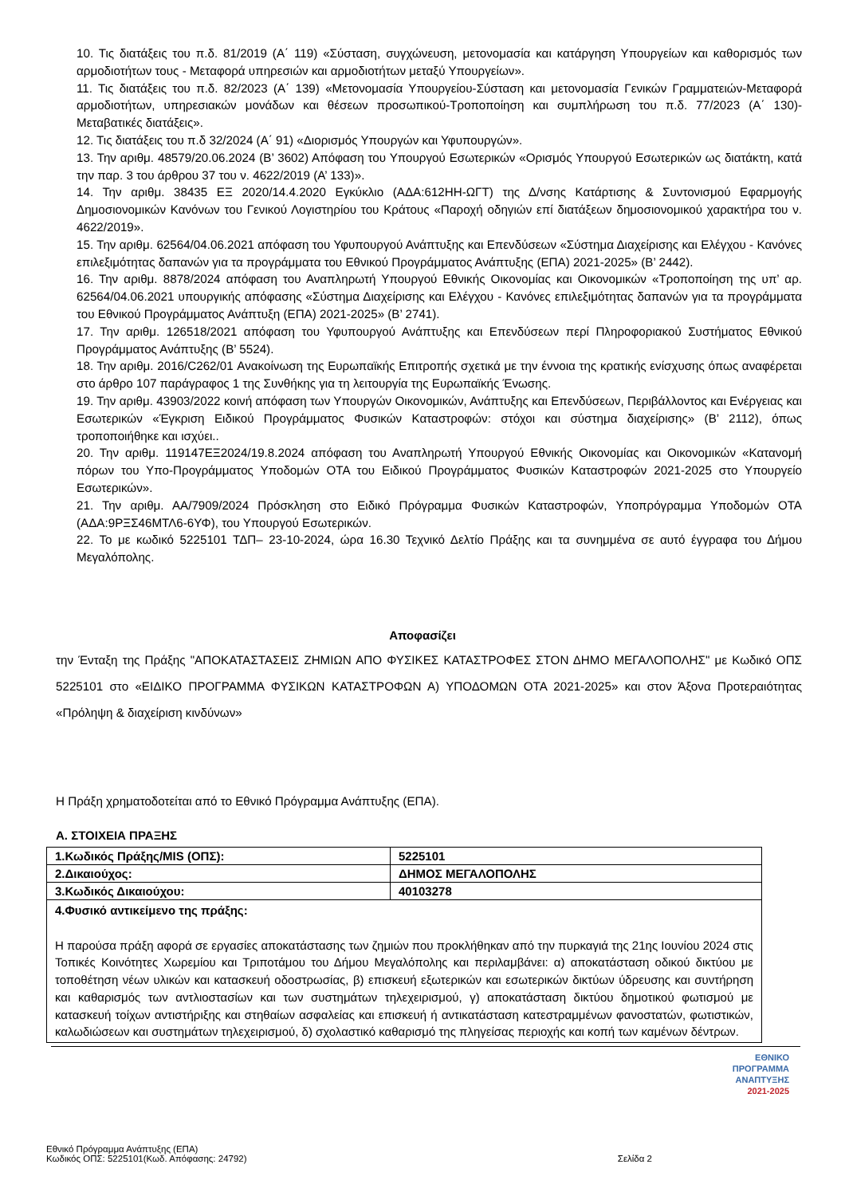10. Τις διατάξεις του π.δ. 81/2019 (Α΄ 119) «Σύσταση, συγχώνευση, μετονομασία και κατάργηση Υπουργείων και καθορισμός των αρμοδιοτήτων τους - Μεταφορά υπηρεσιών και αρμοδιοτήτων μεταξύ Υπουργείων».
11. Τις διατάξεις του π.δ. 82/2023 (Α΄ 139) «Μετονομασία Υπουργείου-Σύσταση και μετονομασία Γενικών Γραμματειών-Μεταφορά αρμοδιοτήτων, υπηρεσιακών μονάδων και θέσεων προσωπικού-Τροποποίηση και συμπλήρωση του π.δ. 77/2023 (Α΄ 130)-Μεταβατικές διατάξεις».
12. Τις διατάξεις του π.δ 32/2024 (Α΄ 91) «Διορισμός Υπουργών και Υφυπουργών».
13. Την αριθμ. 48579/20.06.2024 (Β’ 3602) Απόφαση του Υπουργού Εσωτερικών «Ορισμός Υπουργού Εσωτερικών ως διατάκτη, κατά την παρ. 3 του άρθρου 37 του ν. 4622/2019 (Α’ 133)».
14. Την αριθμ. 38435 ΕΞ 2020/14.4.2020 Εγκύκλιο (ΑΔΑ:612ΗΗ-ΩΓΤ) της Δ/νσης Κατάρτισης & Συντονισμού Εφαρμογής Δημοσιονομικών Κανόνων του Γενικού Λογιστηρίου του Κράτους «Παροχή οδηγιών επί διατάξεων δημοσιονομικού χαρακτήρα του ν. 4622/2019».
15. Την αριθμ. 62564/04.06.2021 απόφαση του Υφυπουργού Ανάπτυξης και Επενδύσεων «Σύστημα Διαχείρισης και Ελέγχου - Κανόνες επιλεξιμότητας δαπανών για τα προγράμματα του Εθνικού Προγράμματος Ανάπτυξης (ΕΠΑ) 2021-2025» (Β’ 2442).
16. Την αριθμ. 8878/2024 απόφαση του Αναπληρωτή Υπουργού Εθνικής Οικονομίας και Οικονομικών «Τροποποίηση της υπ’ αρ. 62564/04.06.2021 υπουργικής απόφασης «Σύστημα Διαχείρισης και Ελέγχου - Κανόνες επιλεξιμότητας δαπανών για τα προγράμματα του Εθνικού Προγράμματος Ανάπτυξη (ΕΠΑ) 2021-2025» (Β’ 2741).
17. Την αριθμ. 126518/2021 απόφαση του Υφυπουργού Ανάπτυξης και Επενδύσεων περί Πληροφοριακού Συστήματος Εθνικού Προγράμματος Ανάπτυξης (Β’ 5524).
18. Την αριθμ. 2016/C262/01 Ανακοίνωση της Ευρωπαϊκής Επιτροπής σχετικά με την έννοια της κρατικής ενίσχυσης όπως αναφέρεται στο άρθρο 107 παράγραφος 1 της Συνθήκης για τη λειτουργία της Ευρωπαϊκής Ένωσης.
19. Την αριθμ. 43903/2022 κοινή απόφαση των Υπουργών Οικονομικών, Ανάπτυξης και Επενδύσεων, Περιβάλλοντος και Ενέργειας και Εσωτερικών «Έγκριση Ειδικού Προγράμματος Φυσικών Καταστροφών: στόχοι και σύστημα διαχείρισης» (Β’ 2112), όπως τροποποιήθηκε και ισχύει..
20. Την αριθμ. 119147ΕΞ2024/19.8.2024 απόφαση του Αναπληρωτή Υπουργού Εθνικής Οικονομίας και Οικονομικών «Κατανομή πόρων του Υπο-Προγράμματος Υποδομών ΟΤΑ του Ειδικού Προγράμματος Φυσικών Καταστροφών 2021-2025 στο Υπουργείο Εσωτερικών».
21. Την αριθμ. ΑΑ/7909/2024 Πρόσκληση στο Ειδικό Πρόγραμμα Φυσικών Καταστροφών, Υποπρόγραμμα Υποδομών ΟΤΑ (ΑΔΑ:9ΡΞΣ46ΜΤΛ6-6ΥΦ), του Υπουργού Εσωτερικών.
22. Το με κωδικό 5225101 ΤΔΠ– 23-10-2024, ώρα 16.30 Τεχνικό Δελτίο Πράξης και τα συνημμένα σε αυτό έγγραφα του Δήμου Μεγαλόπολης.
Αποφασίζει
την Ένταξη της Πράξης "ΑΠΟΚΑΤΑΣΤΑΣΕΙΣ ΖΗΜΙΩΝ ΑΠΟ ΦΥΣΙΚΕΣ ΚΑΤΑΣΤΡΟΦΕΣ ΣΤΟΝ ΔΗΜΟ ΜΕΓΑΛΟΠΟΛΗΣ" με Κωδικό ΟΠΣ 5225101 στο «ΕΙΔΙΚΟ ΠΡΟΓΡΑΜΜΑ ΦΥΣΙΚΩΝ ΚΑΤΑΣΤΡΟΦΩΝ Α) ΥΠΟΔΟΜΩΝ ΟΤΑ 2021-2025» και στον Άξονα Προτεραιότητας «Πρόληψη & διαχείριση κινδύνων»
Η Πράξη χρηματοδοτείται από το Εθνικό Πρόγραμμα Ανάπτυξης (ΕΠΑ).
Α. ΣΤΟΙΧΕΙΑ ΠΡΑΞΗΣ
| 1.Κωδικός Πράξης/MIS (ΟΠΣ): | 5225101 |
| 2.Δικαιούχος: | ΔΗΜΟΣ ΜΕΓΑΛΟΠΟΛΗΣ |
| 3.Κωδικός Δικαιούχου: | 40103278 |
| 4.Φυσικό αντικείμενο της πράξης: Η παρούσα πράξη αφορά σε εργασίες αποκατάστασης των ζημιών που προκλήθηκαν από την πυρκαγιά της 21ης Ιουνίου 2024 στις Τοπικές Κοινότητες Χωρεμίου και Τριποτάμου του Δήμου Μεγαλόπολης και περιλαμβάνει: α) αποκατάσταση οδικού δικτύου με τοποθέτηση νέων υλικών και κατασκευή οδοστρωσίας, β) επισκευή εξωτερικών και εσωτερικών δικτύων ύδρευσης και συντήρηση και καθαρισμός των αντλιοστασίων και των συστημάτων τηλεχειρισμού, γ) αποκατάσταση δικτύου δημοτικού φωτισμού με κατασκευή τοίχων αντιστήριξης και στηθαίων ασφαλείας και επισκευή ή αντικατάσταση κατεστραμμένων φανοστατών, φωτιστικών, καλωδιώσεων και συστημάτων τηλεχειρισμού, δ) σχολαστικό καθαρισμό της πληγείσας περιοχής και κοπή των καμένων δέντρων. | |
ΕΘΝΙΚΟ
ΠΡΟΓΡΑΜΜΑ
ΑΝΑΠΤΥΞΗΣ
2021-2025
Εθνικό Πρόγραμμα Ανάπτυξης (ΕΠΑ)
Κωδικός ΟΠΣ: 5225101(Κωδ. Απόφασης: 24792)
Σελίδα 2